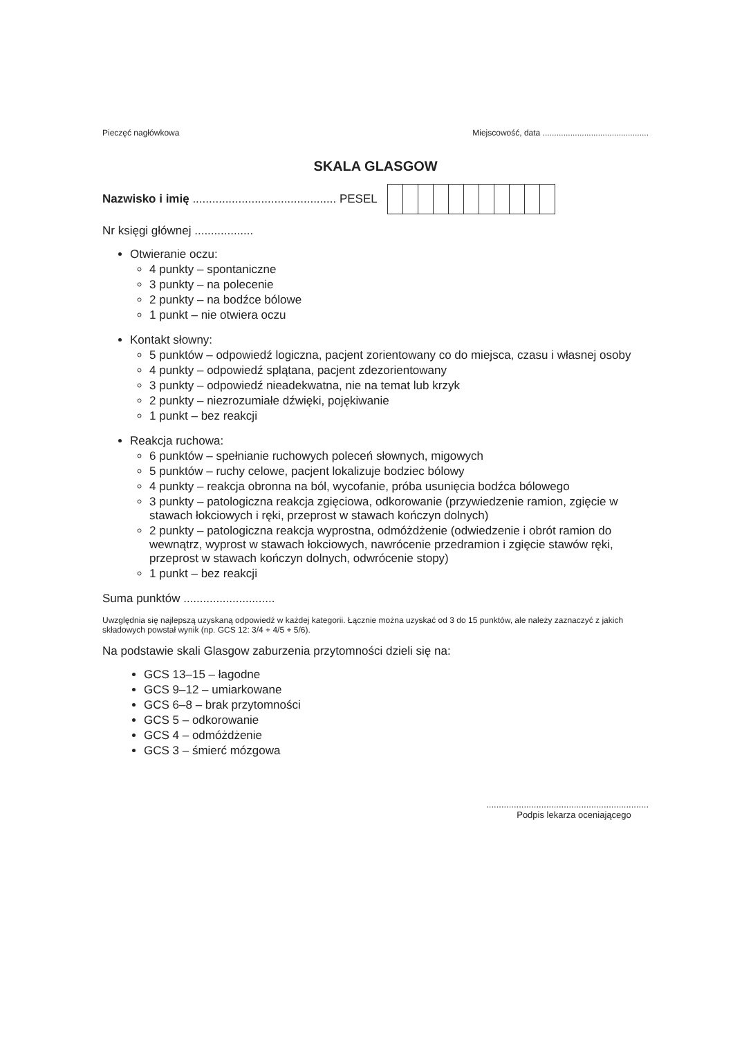Pieczęć nagłówkowa Miejscowość, data ..............................................
SKALA GLASGOW
Nazwisko i imię ............................................ PESEL
Nr księgi głównej ..................
Otwieranie oczu:
4 punkty – spontaniczne
3 punkty – na polecenie
2 punkty – na bodźce bólowe
1 punkt – nie otwiera oczu
Kontakt słowny:
5 punktów – odpowiedź logiczna, pacjent zorientowany co do miejsca, czasu i własnej osoby
4 punkty – odpowiedź splątana, pacjent zdezorientowany
3 punkty – odpowiedź nieadekwatna, nie na temat lub krzyk
2 punkty – niezrozumiałe dźwięki, pojękiwanie
1 punkt – bez reakcji
Reakcja ruchowa:
6 punktów – spełnianie ruchowych poleceń słownych, migowych
5 punktów – ruchy celowe, pacjent lokalizuje bodziec bólowy
4 punkty – reakcja obronna na ból, wycofanie, próba usunięcia bodźca bólowego
3 punkty – patologiczna reakcja zgięciowa, odkorowanie (przywiedzenie ramion, zgięcie w stawach łokciowych i ręki, przeprost w stawach kończyn dolnych)
2 punkty – patologiczna reakcja wyprostna, odmóżdżenie (odwiedzenie i obrót ramion do wewnątrz, wyprost w stawach łokciowych, nawrócenie przedramion i zgięcie stawów ręki, przeprost w stawach kończyn dolnych, odwrócenie stopy)
1 punkt – bez reakcji
Suma punktów ............................
Uwzględnia się najlepszą uzyskaną odpowiedź w każdej kategorii. Łącznie można uzyskać od 3 do 15 punktów, ale należy zaznaczyć z jakich składowych powstał wynik (np. GCS 12: 3/4 + 4/5 + 5/6).
Na podstawie skali Glasgow zaburzenia przytomności dzieli się na:
GCS 13–15 – łagodne
GCS 9–12 – umiarkowane
GCS 6–8 – brak przytomności
GCS 5 – odkorowanie
GCS 4 – odmóżdżenie
GCS 3 – śmierć mózgowa
.................................................................
Podpis lekarza oceniającego